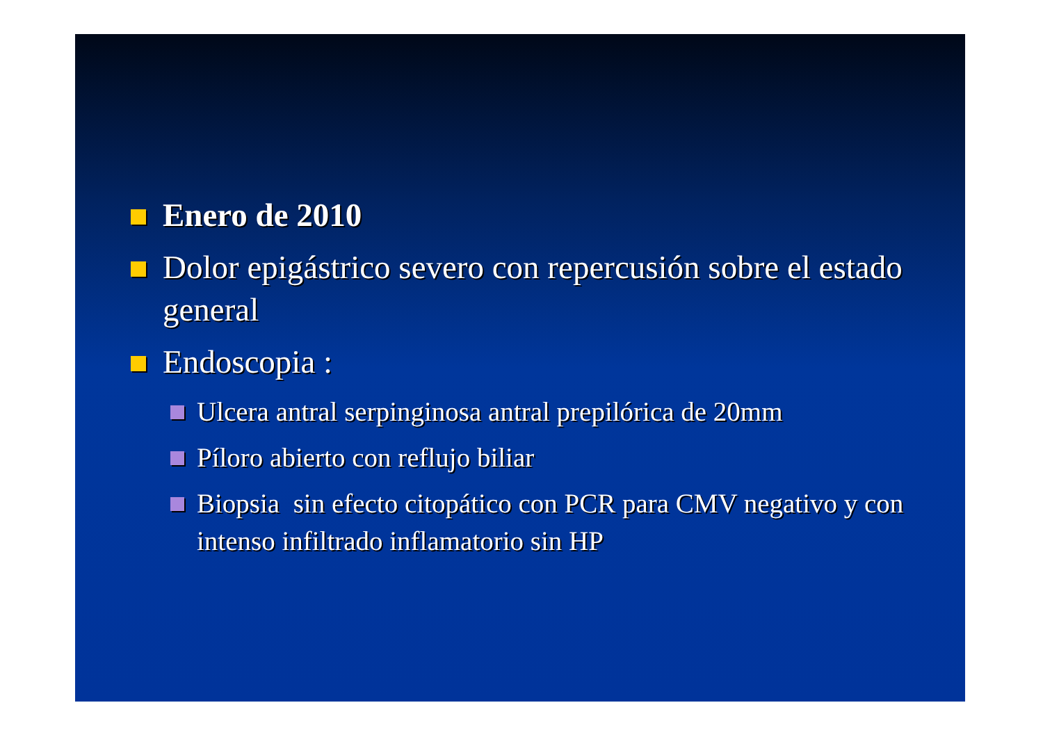Enero de 2010
Dolor epigástrico severo con repercusión sobre el estado general
Endoscopia :
Ulcera antral serpinginosa antral prepilórica de 20mm
Píloro abierto con reflujo biliar
Biopsia sin efecto citopático con PCR para CMV negativo y con intenso infiltrado inflamatorio sin HP